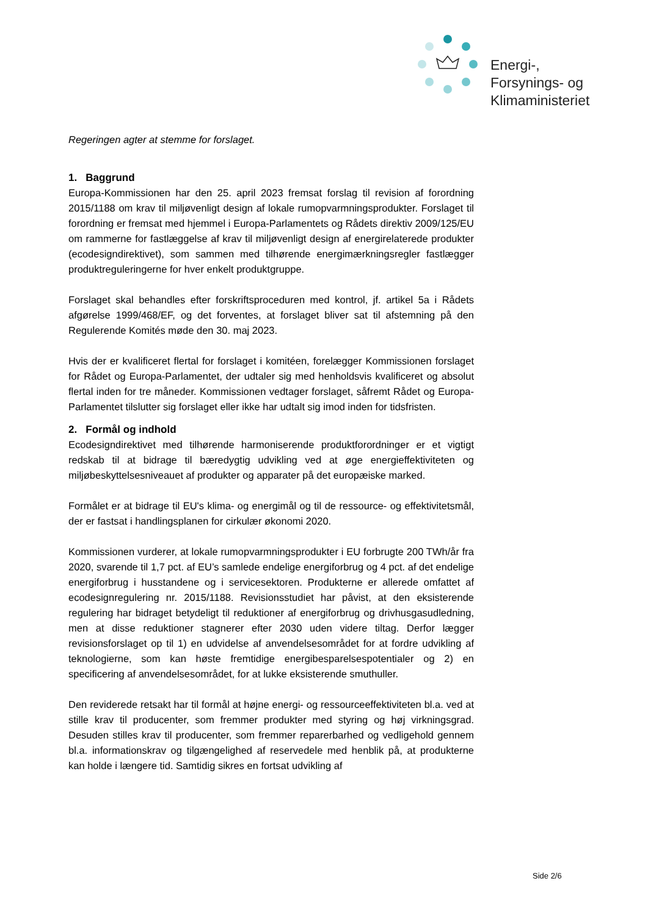Energi-,
Forsynings- og
Klimaministeriet
Regeringen agter at stemme for forslaget.
1. Baggrund
Europa-Kommissionen har den 25. april 2023 fremsat forslag til revision af forordning 2015/1188 om krav til miljøvenligt design af lokale rumopvarmningsprodukter. Forslaget til forordning er fremsat med hjemmel i Europa-Parlamentets og Rådets direktiv 2009/125/EU om rammerne for fastlæggelse af krav til miljøvenligt design af energirelaterede produkter (ecodesigndirektivet), som sammen med tilhørende energimærkningsregler fastlægger produktreguleringerne for hver enkelt produktgruppe.
Forslaget skal behandles efter forskriftsproceduren med kontrol, jf. artikel 5a i Rådets afgørelse 1999/468/EF, og det forventes, at forslaget bliver sat til afstemning på den Regulerende Komités møde den 30. maj 2023.
Hvis der er kvalificeret flertal for forslaget i komitéen, forelægger Kommissionen forslaget for Rådet og Europa-Parlamentet, der udtaler sig med henholdsvis kvalificeret og absolut flertal inden for tre måneder. Kommissionen vedtager forslaget, såfremt Rådet og Europa-Parlamentet tilslutter sig forslaget eller ikke har udtalt sig imod inden for tidsfristen.
2. Formål og indhold
Ecodesigndirektivet med tilhørende harmoniserende produktforordninger er et vigtigt redskab til at bidrage til bæredygtig udvikling ved at øge energieffektiviteten og miljøbeskyttelsesniveauet af produkter og apparater på det europæiske marked.
Formålet er at bidrage til EU's klima- og energimål og til de ressource- og effektivitetsmål, der er fastsat i handlingsplanen for cirkulær økonomi 2020.
Kommissionen vurderer, at lokale rumopvarmningsprodukter i EU forbrugte 200 TWh/år fra 2020, svarende til 1,7 pct. af EU’s samlede endelige energiforbrug og 4 pct. af det endelige energiforbrug i husstandene og i servicesektoren. Produkterne er allerede omfattet af ecodesignregulering nr. 2015/1188. Revisionsstudiet har påvist, at den eksisterende regulering har bidraget betydeligt til reduktioner af energiforbrug og drivhusgasudledning, men at disse reduktioner stagnerer efter 2030 uden videre tiltag. Derfor lægger revisionsforslaget op til 1) en udvidelse af anvendelsesområdet for at fordre udvikling af teknologierne, som kan høste fremtidige energibesparelsespotentialer og 2) en specificering af anvendelsesområdet, for at lukke eksisterende smuthuller.
Den reviderede retsakt har til formål at højne energi- og ressourceeffektiviteten bl.a. ved at stille krav til producenter, som fremmer produkter med styring og høj virkningsgrad. Desuden stilles krav til producenter, som fremmer reparerbarhed og vedligehold gennem bl.a. informationskrav og tilgængelighed af reservedele med henblik på, at produkterne kan holde i længere tid. Samtidig sikres en fortsat udvikling af
Side 2/6